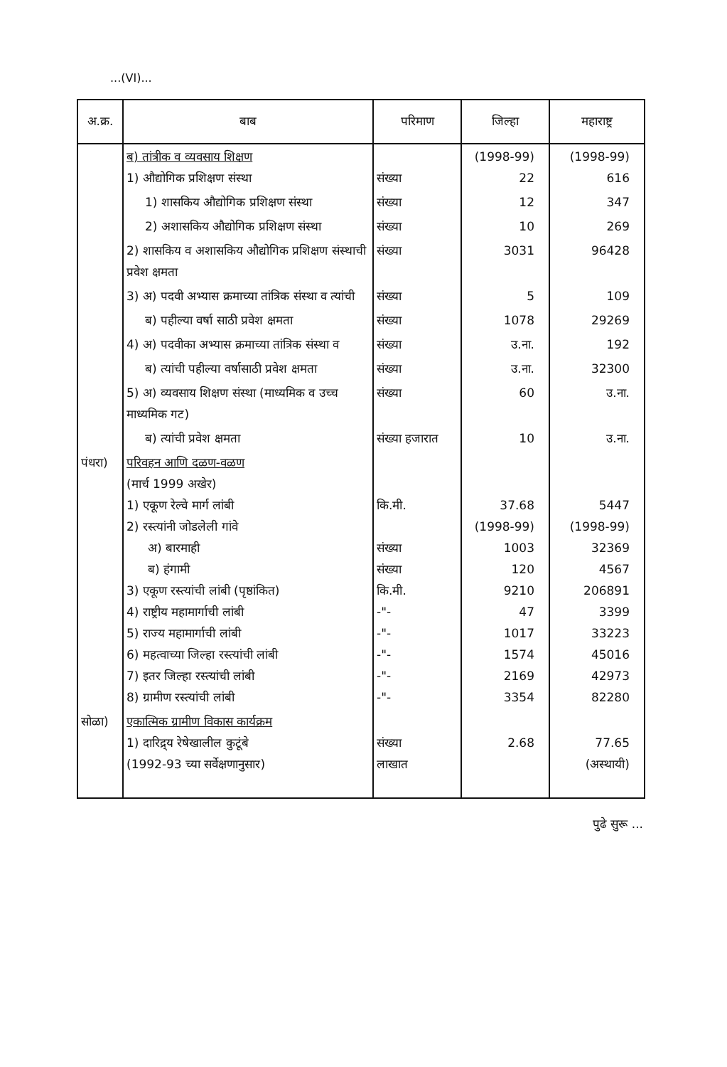...(VI)...
| अ.क्र. | बाब | परिमाण | जिल्हा | महाराष्ट्र |
| --- | --- | --- | --- | --- |
| | ब) तांत्रीक व व्यवसाय शिक्षण 1) औद्योगिक प्रशिक्षण संस्था | संख्या | (1998-99) 22 | (1998-99) 616 |
| | 1) शासकिय औद्योगिक प्रशिक्षण संस्था | संख्या | 12 | 347 |
| | 2) अशासकिय औद्योगिक प्रशिक्षण संस्था | संख्या | 10 | 269 |
| | 2) शासकिय व अशासकिय औद्योगिक प्रशिक्षण संस्थाची प्रवेश क्षमता | संख्या | 3031 | 96428 |
| | 3) अ) पदवी अभ्यास क्रमाच्या तांत्रिक संस्था व त्यांची | संख्या | 5 | 109 |
| | ब) पहील्या वर्षा साठी प्रवेश क्षमता | संख्या | 1078 | 29269 |
| | 4) अ) पदवीका अभ्यास क्रमाच्या तांत्रिक संस्था व | संख्या | उ.ना. | 192 |
| | ब) त्यांची पहील्या वर्षासाठी प्रवेश क्षमता | संख्या | उ.ना. | 32300 |
| | 5) अ) व्यवसाय शिक्षण संस्था (माध्यमिक व उच्च माध्यमिक गट) | संख्या | 60 | उ.ना. |
| | ब) त्यांची प्रवेश क्षमता | संख्या हजारात | 10 | उ.ना. |
| पंधरा) | परिवहन आणि दळण-वळण (मार्च 1999 अखेर) 1) एकूण रेल्वे मार्ग लांबी 2) रस्त्यांनी जोडलेली गांवे अ) बारमाही ब) हंगामी 3) एकूण रस्त्यांची लांबी (पृष्ठांकित) 4) राष्ट्रीय महामार्गाची लांबी 5) राज्य महामार्गाची लांबी 6) महत्वाच्या जिल्हा रस्त्यांची लांबी 7) इतर जिल्हा रस्त्यांची लांबी 8) ग्रामीण रस्त्यांची लांबी | कि.मी. संख्या संख्या कि.मी. -"- -"- -"- -"- -"- | 37.68 (1998-99) 1003 120 9210 47 1017 1574 2169 3354 | 5447 (1998-99) 32369 4567 206891 3399 33223 45016 42973 82280 |
| सोळा) | एकात्मिक ग्रामीण विकास कार्यक्रम 1) दारिद्र्य रेषेखालील कुटूंबे (1992-93 च्या सर्वेक्षणानुसार) | संख्या लाखात | 2.68 | 77.65 (अस्थायी) |
पुढे सुरू ...